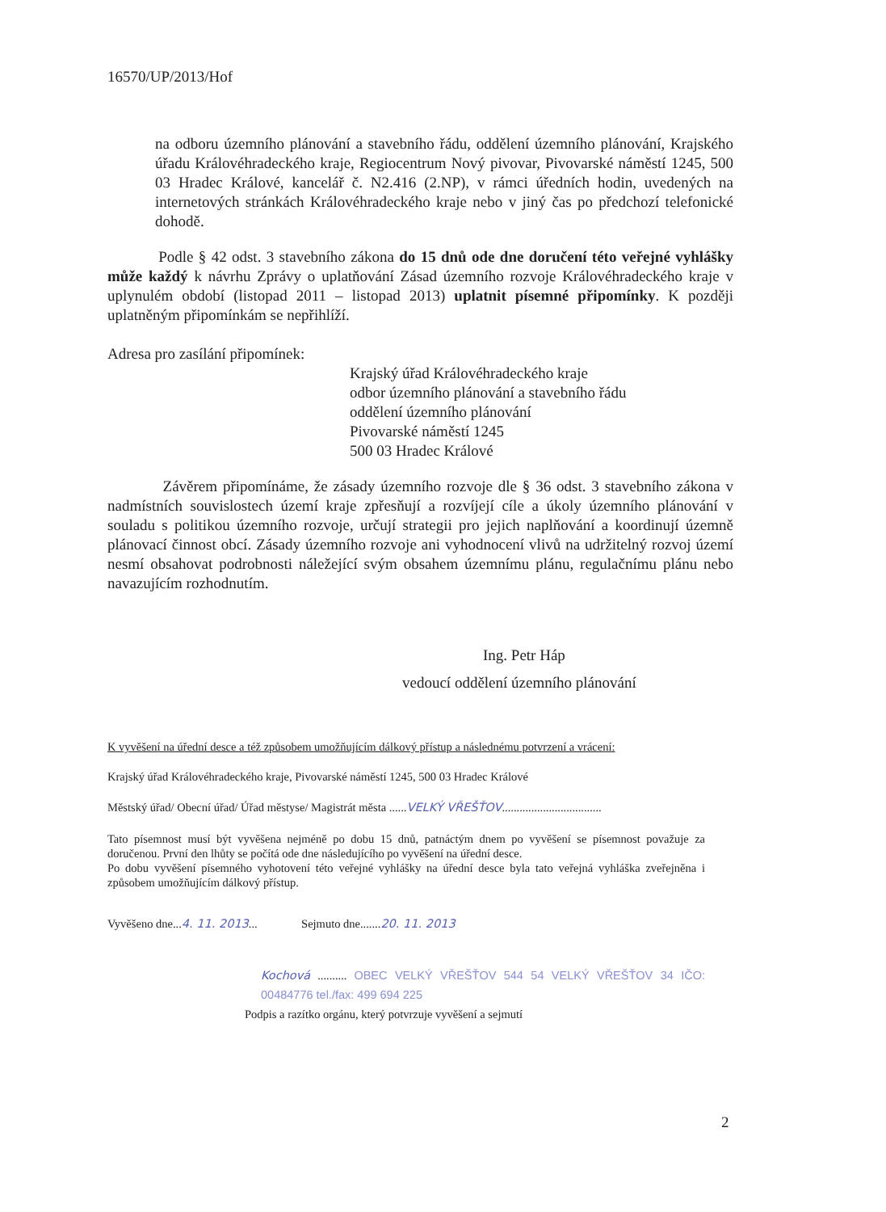16570/UP/2013/Hof
na odboru územního plánování a stavebního řádu, oddělení územního plánování, Krajského úřadu Královéhradeckého kraje, Regiocentrum Nový pivovar, Pivovarské náměstí 1245, 500 03 Hradec Králové, kancelář č. N2.416 (2.NP), v rámci úředních hodin, uvedených na internetových stránkách Královéhradeckého kraje nebo v jiný čas po předchozí telefonické dohodě.
Podle § 42 odst. 3 stavebního zákona do 15 dnů ode dne doručení této veřejné vyhlášky může každý k návrhu Zprávy o uplatňování Zásad územního rozvoje Královéhradeckého kraje v uplynulém období (listopad 2011 – listopad 2013) uplatnit písemné připomínky. K později uplatněným připomínkám se nepřihlíží.
Adresa pro zasílání připomínek:
Krajský úřad Královéhradeckého kraje
odbor územního plánování a stavebního řádu
oddělení územního plánování
Pivovarské náměstí 1245
500 03 Hradec Králové
Závěrem připomínáme, že zásady územního rozvoje dle § 36 odst. 3 stavebního zákona v nadmístních souvislostech území kraje zpřesňují a rozvíjejí cíle a úkoly územního plánování v souladu s politikou územního rozvoje, určují strategii pro jejich naplňování a koordinují územně plánovací činnost obcí. Zásady územního rozvoje ani vyhodnocení vlivů na udržitelný rozvoj území nesmí obsahovat podrobnosti náležející svým obsahem územnímu plánu, regulačnímu plánu nebo navazujícím rozhodnutím.
Ing. Petr Háp
vedoucí oddělení územního plánování
K vyvěšení na úřední desce a též způsobem umožňujícím dálkový přístup a následnému potvrzení a vrácení:
Krajský úřad Královéhradeckého kraje, Pivovarské náměstí 1245, 500 03 Hradec Králové
Městský úřad/ Obecní úřad/ Úřad městyse/ Magistrát města ......VELKÝ VŘEŠŤOV..................................
Tato písemnost musí být vyvěšena nejméně po dobu 15 dnů, patnáctým dnem po vyvěšení se písemnost považuje za doručenou. První den lhůty se počítá ode dne následujícího po vyvěšení na úřední desce.
Po dobu vyvěšení písemného vyhotovení této veřejné vyhlášky na úřední desce byla tato veřejná vyhláška zveřejněna i způsobem umožňujícím dálkový přístup.
Vyvěšeno dne...4. 11. 2013... Sejmuto dne.......20. 11. 2013
Kochová .......... OBEC VELKÝ VŘEŠŤOV 544 54 VELKÝ VŘEŠŤOV 34 IČO: 00484776 tel./fax: 499 694 225
Podpis a razítko orgánu, který potvrzuje vyvěšení a sejmutí
2